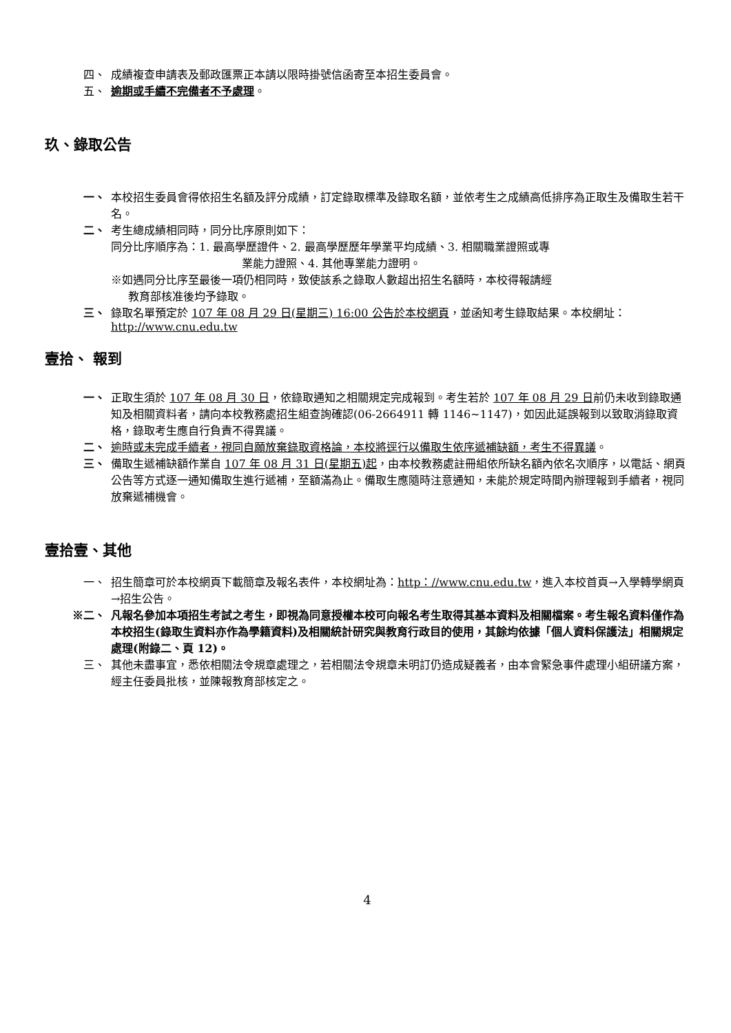四、 成績複查申請表及郵政匯票正本請以限時掛號信函寄至本招生委員會。
五、 逾期或手續不完備者不予處理。
玖、錄取公告
一、 本校招生委員會得依招生名額及評分成績，訂定錄取標準及錄取名額，並依考生之成績高低排序為正取生及備取生若干名。
二、 考生總成績相同時，同分比序原則如下：
同分比序順序為：1. 最高學歷證件、2. 最高學歷歷年學業平均成績、3. 相關職業證照或專
業能力證照、4. 其他專業能力證明。
※如遇同分比序至最後一項仍相同時，致使該系之錄取人數超出招生名額時，本校得報請經
教育部核准後均予錄取。
三、 錄取名單預定於 107 年 08 月 29 日(星期三) 16:00 公告於本校網頁，並函知考生錄取結果。本校網址：http://www.cnu.edu.tw
壹拾、 報到
一、 正取生須於 107 年 08 月 30 日，依錄取通知之相關規定完成報到。考生若於 107 年 08 月 29 日前仍未收到錄取通知及相關資料者，請向本校教務處招生組查詢確認(06-2664911 轉 1146~1147)，如因此延誤報到以致取消錄取資格，錄取考生應自行負責不得異議。
二、 逾時或未完成手續者，視同自願放棄錄取資格論，本校將逕行以備取生依序遞補缺額，考生不得異議。
三、 備取生遞補缺額作業自 107 年 08 月 31 日(星期五)起，由本校教務處註冊組依所缺名額內依名次順序，以電話、網頁公告等方式逐一通知備取生進行遞補，至額滿為止。備取生應隨時注意通知，未能於規定時間內辦理報到手續者，視同放棄遞補機會。
壹拾壹、其他
一、 招生簡章可於本校網頁下載簡章及報名表件，本校網址為：http：//www.cnu.edu.tw，進入本校首頁→入學轉學網頁→招生公告。
※二、 凡報名參加本項招生考試之考生，即視為同意授權本校可向報名考生取得其基本資料及相關檔案。考生報名資料僅作為本校招生(錄取生資料亦作為學籍資料)及相關統計研究與教育行政目的使用，其餘均依據「個人資料保護法」相關規定處理(附錄二、頁 12)。
三、 其他未盡事宜，悉依相關法令規章處理之，若相關法令規章未明訂仍造成疑義者，由本會緊急事件處理小組研議方案，經主任委員批核，並陳報教育部核定之。
4